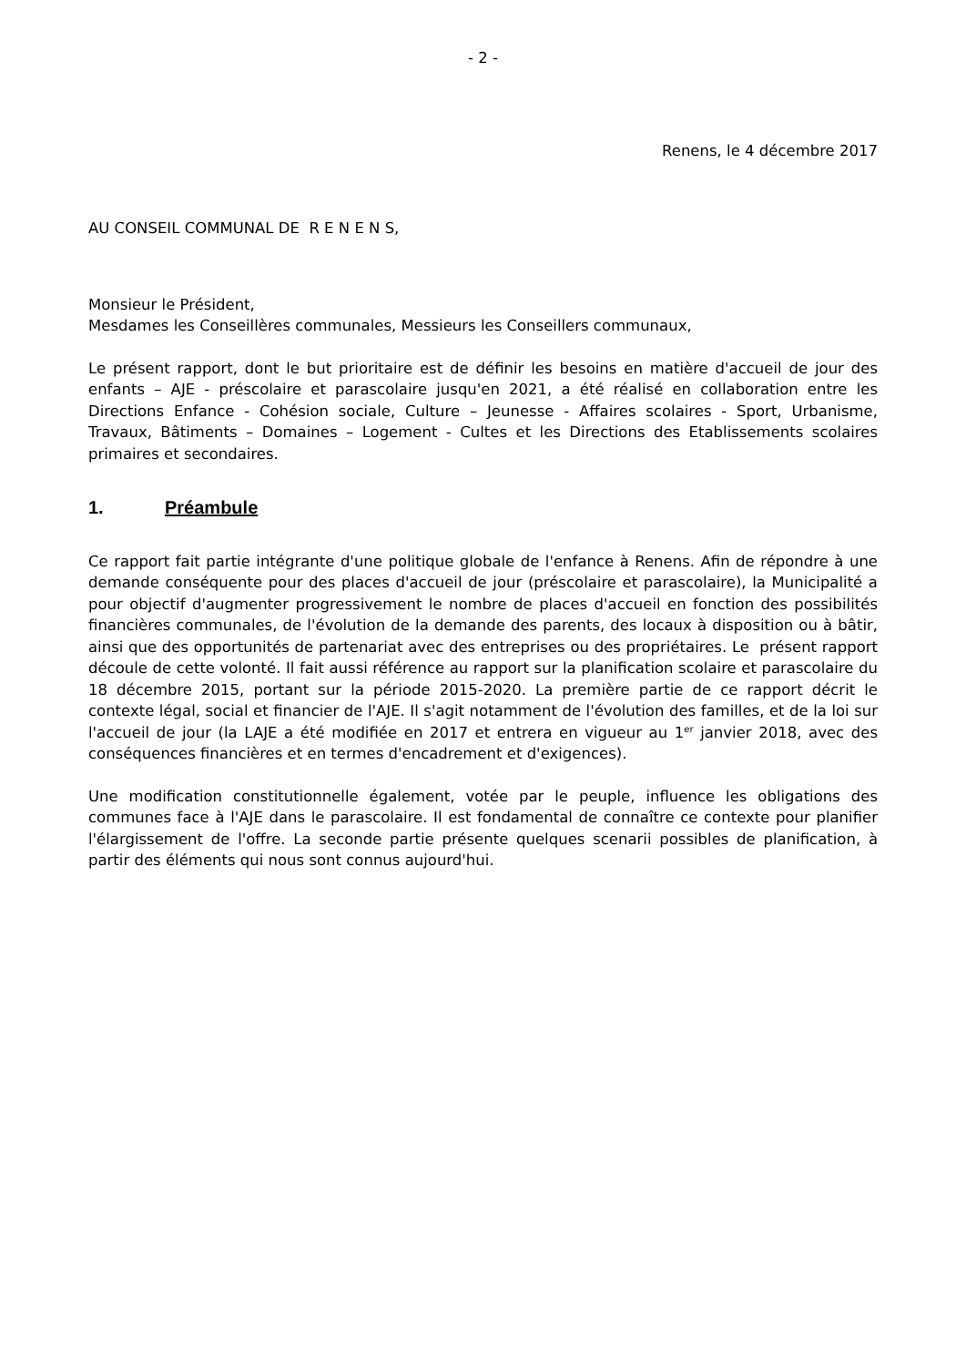- 2 -
Renens, le 4 décembre 2017
AU CONSEIL COMMUNAL DE R E N E N S,
Monsieur le Président,
Mesdames les Conseillères communales, Messieurs les Conseillers communaux,
Le présent rapport, dont le but prioritaire est de définir les besoins en matière d'accueil de jour des enfants – AJE - préscolaire et parascolaire jusqu'en 2021, a été réalisé en collaboration entre les Directions Enfance - Cohésion sociale, Culture – Jeunesse - Affaires scolaires - Sport, Urbanisme, Travaux, Bâtiments – Domaines – Logement - Cultes et les Directions des Etablissements scolaires primaires et secondaires.
1. Préambule
Ce rapport fait partie intégrante d'une politique globale de l'enfance à Renens. Afin de répondre à une demande conséquente pour des places d'accueil de jour (préscolaire et parascolaire), la Municipalité a pour objectif d'augmenter progressivement le nombre de places d'accueil en fonction des possibilités financières communales, de l'évolution de la demande des parents, des locaux à disposition ou à bâtir, ainsi que des opportunités de partenariat avec des entreprises ou des propriétaires. Le présent rapport découle de cette volonté. Il fait aussi référence au rapport sur la planification scolaire et parascolaire du 18 décembre 2015, portant sur la période 2015-2020. La première partie de ce rapport décrit le contexte légal, social et financier de l'AJE. Il s'agit notamment de l'évolution des familles, et de la loi sur l'accueil de jour (la LAJE a été modifiée en 2017 et entrera en vigueur au 1<sup>er</sup> janvier 2018, avec des conséquences financières et en termes d'encadrement et d'exigences).
Une modification constitutionnelle également, votée par le peuple, influence les obligations des communes face à l'AJE dans le parascolaire. Il est fondamental de connaître ce contexte pour planifier l'élargissement de l'offre. La seconde partie présente quelques scenarii possibles de planification, à partir des éléments qui nous sont connus aujourd'hui.